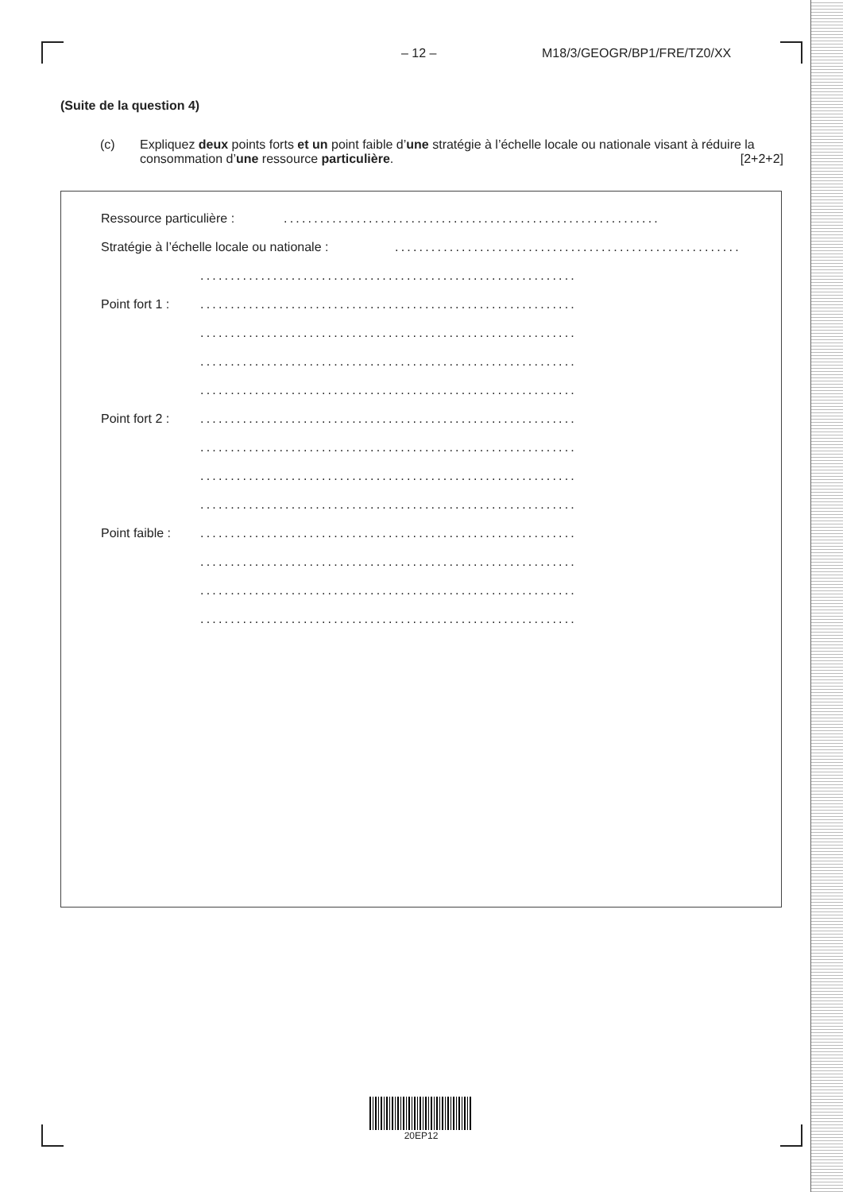– 12 – M18/3/GEOGR/BP1/FRE/TZ0/XX
(Suite de la question 4)
(c) Expliquez deux points forts et un point faible d’une stratégie à l’échelle locale ou nationale visant à réduire la consommation d’une ressource particulière. [2+2+2]
Ressource particulière :..............................................................
Stratégie à l’échelle locale ou nationale :..............................................................
..............................................................
Point fort 1 :..............................................................
..............................................................
..............................................................
..............................................................
Point fort 2 :..............................................................
..............................................................
..............................................................
..............................................................
Point faible :..............................................................
..............................................................
..............................................................
..............................................................
20EP12